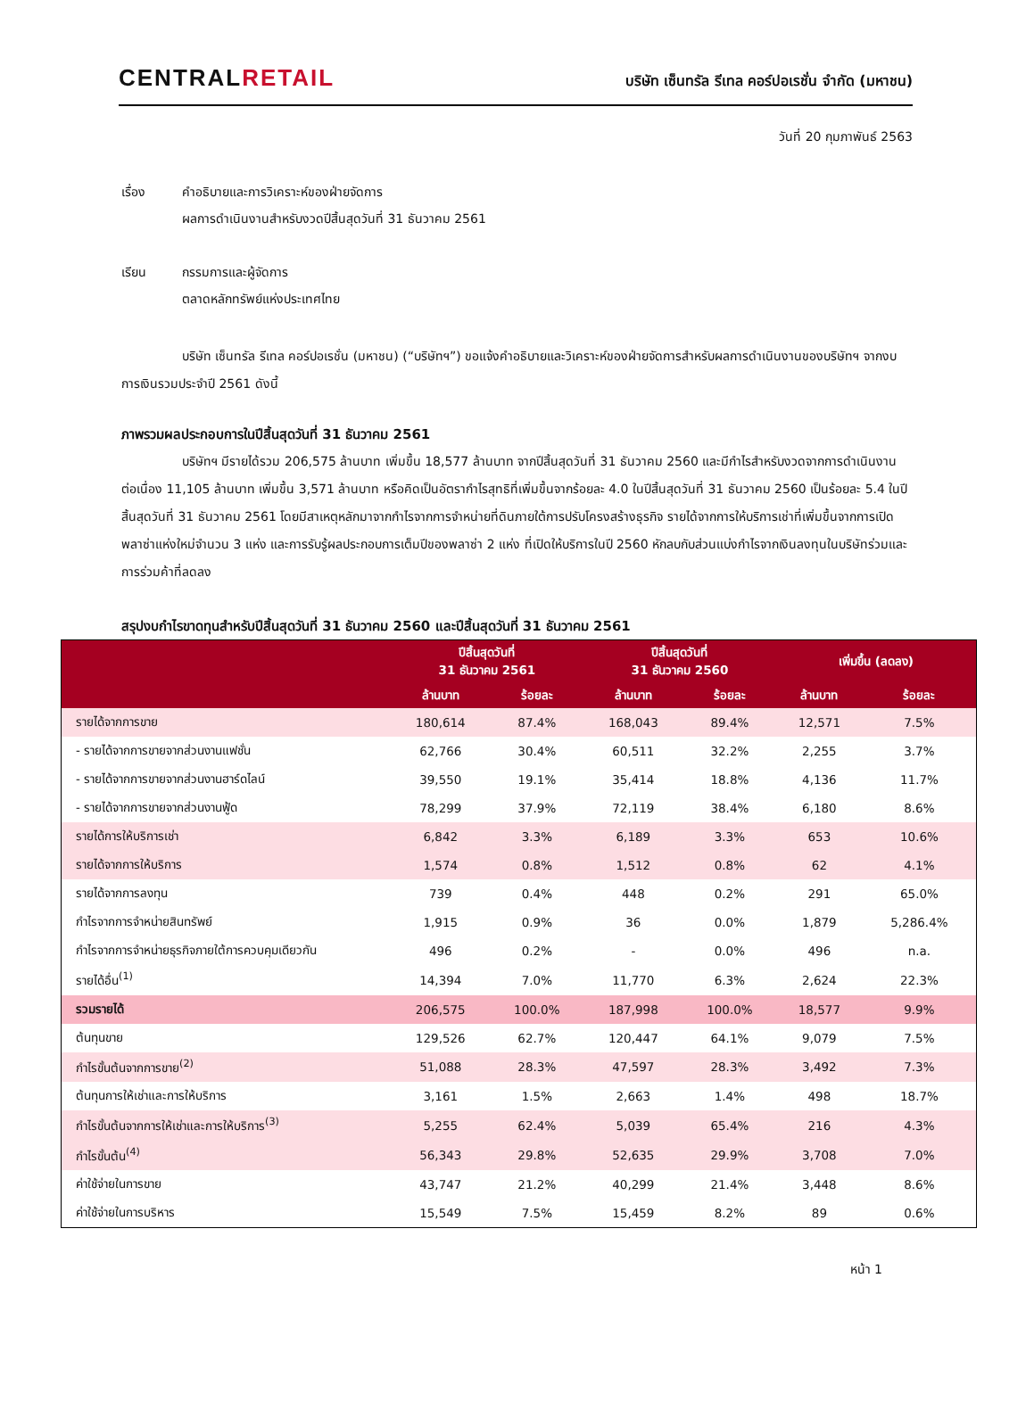CENTRALRETAIL
บริษัท เซ็นทรัล รีเทล คอร์ปอเรชั่น จำกัด (มหาชน)
วันที่ 20 กุมภาพันธ์ 2563
เรื่อง คำอธิบายและการวิเคราะห์ของฝ่ายจัดการ
ผลการดำเนินงานสำหรับงวดปีสิ้นสุดวันที่ 31 ธันวาคม 2561
เรียน กรรมการและผู้จัดการ
ตลาดหลักทรัพย์แห่งประเทศไทย
บริษัท เซ็นทรัล รีเทล คอร์ปอเรชั่น (มหาชน) (“บริษัทฯ”) ขอแจ้งคำอธิบายและวิเคราะห์ของฝ่ายจัดการสำหรับผลการดำเนินงานของบริษัทฯ จากงบการเงินรวมประจำปี 2561 ดังนี้
ภาพรวมผลประกอบการในปีสิ้นสุดวันที่ 31 ธันวาคม 2561
บริษัทฯ มีรายได้รวม 206,575 ล้านบาท เพิ่มขึ้น 18,577 ล้านบาท จากปีสิ้นสุดวันที่ 31 ธันวาคม 2560 และมีกำไรสำหรับงวดจากการดำเนินงานต่อเนื่อง 11,105 ล้านบาท เพิ่มขึ้น 3,571 ล้านบาท หรือคิดเป็นอัตรากำไรสุทธิที่เพิ่มขึ้นจากร้อยละ 4.0 ในปีสิ้นสุดวันที่ 31 ธันวาคม 2560 เป็นร้อยละ 5.4 ในปีสิ้นสุดวันที่ 31 ธันวาคม 2561 โดยมีสาเหตุหลักมาจากกำไรจากการจำหน่ายที่ดินภายใต้การปรับโครงสร้างธุรกิจ รายได้จากการให้บริการเช่าที่เพิ่มขึ้นจากการเปิดพลาซ่าแห่งใหม่จำนวน 3 แห่ง และการรับรู้ผลประกอบการเต็มปีของพลาซ่า 2 แห่ง ที่เปิดให้บริการในปี 2560 หักลบกับส่วนแบ่งกำไรจากเงินลงทุนในบริษัทร่วมและการร่วมค้าที่ลดลง
สรุปงบกำไรขาดทุนสำหรับปีสิ้นสุดวันที่ 31 ธันวาคม 2560 และปีสิ้นสุดวันที่ 31 ธันวาคม 2561
| | ปีสิ้นสุดวันที่ 31 ธันวาคม 2561 | | ปีสิ้นสุดวันที่ 31 ธันวาคม 2560 | | เพิ่มขึ้น (ลดลง) | |
| --- | --- | --- | --- | --- | --- | --- |
| | ล้านบาท | ร้อยละ | ล้านบาท | ร้อยละ | ล้านบาท | ร้อยละ |
| รายได้จากการขาย | 180,614 | 87.4% | 168,043 | 89.4% | 12,571 | 7.5% |
| - รายได้จากการขายจากส่วนงานแฟชั่น | 62,766 | 30.4% | 60,511 | 32.2% | 2,255 | 3.7% |
| - รายได้จากการขายจากส่วนงานฮาร์ดไลน์ | 39,550 | 19.1% | 35,414 | 18.8% | 4,136 | 11.7% |
| - รายได้จากการขายจากส่วนงานฟู้ด | 78,299 | 37.9% | 72,119 | 38.4% | 6,180 | 8.6% |
| รายได้การให้บริการเช่า | 6,842 | 3.3% | 6,189 | 3.3% | 653 | 10.6% |
| รายได้จากการให้บริการ | 1,574 | 0.8% | 1,512 | 0.8% | 62 | 4.1% |
| รายได้จากการลงทุน | 739 | 0.4% | 448 | 0.2% | 291 | 65.0% |
| กำไรจากการจำหน่ายสินทรัพย์ | 1,915 | 0.9% | 36 | 0.0% | 1,879 | 5,286.4% |
| กำไรจากการจำหน่ายธุรกิจภายใต้การควบคุมเดียวกัน | 496 | 0.2% | - | 0.0% | 496 | n.a. |
| รายได้อื่น<sup>(1)</sup> | 14,394 | 7.0% | 11,770 | 6.3% | 2,624 | 22.3% |
| รวมรายได้ | 206,575 | 100.0% | 187,998 | 100.0% | 18,577 | 9.9% |
| ต้นทุนขาย | 129,526 | 62.7% | 120,447 | 64.1% | 9,079 | 7.5% |
| กำไรขั้นต้นจากการขาย<sup>(2)</sup> | 51,088 | 28.3% | 47,597 | 28.3% | 3,492 | 7.3% |
| ต้นทุนการให้เช่าและการให้บริการ | 3,161 | 1.5% | 2,663 | 1.4% | 498 | 18.7% |
| กำไรขั้นต้นจากการให้เช่าและการให้บริการ<sup>(3)</sup> | 5,255 | 62.4% | 5,039 | 65.4% | 216 | 4.3% |
| กำไรขั้นต้น<sup>(4)</sup> | 56,343 | 29.8% | 52,635 | 29.9% | 3,708 | 7.0% |
| ค่าใช้จ่ายในการขาย | 43,747 | 21.2% | 40,299 | 21.4% | 3,448 | 8.6% |
| ค่าใช้จ่ายในการบริหาร | 15,549 | 7.5% | 15,459 | 8.2% | 89 | 0.6% |
หน้า 1